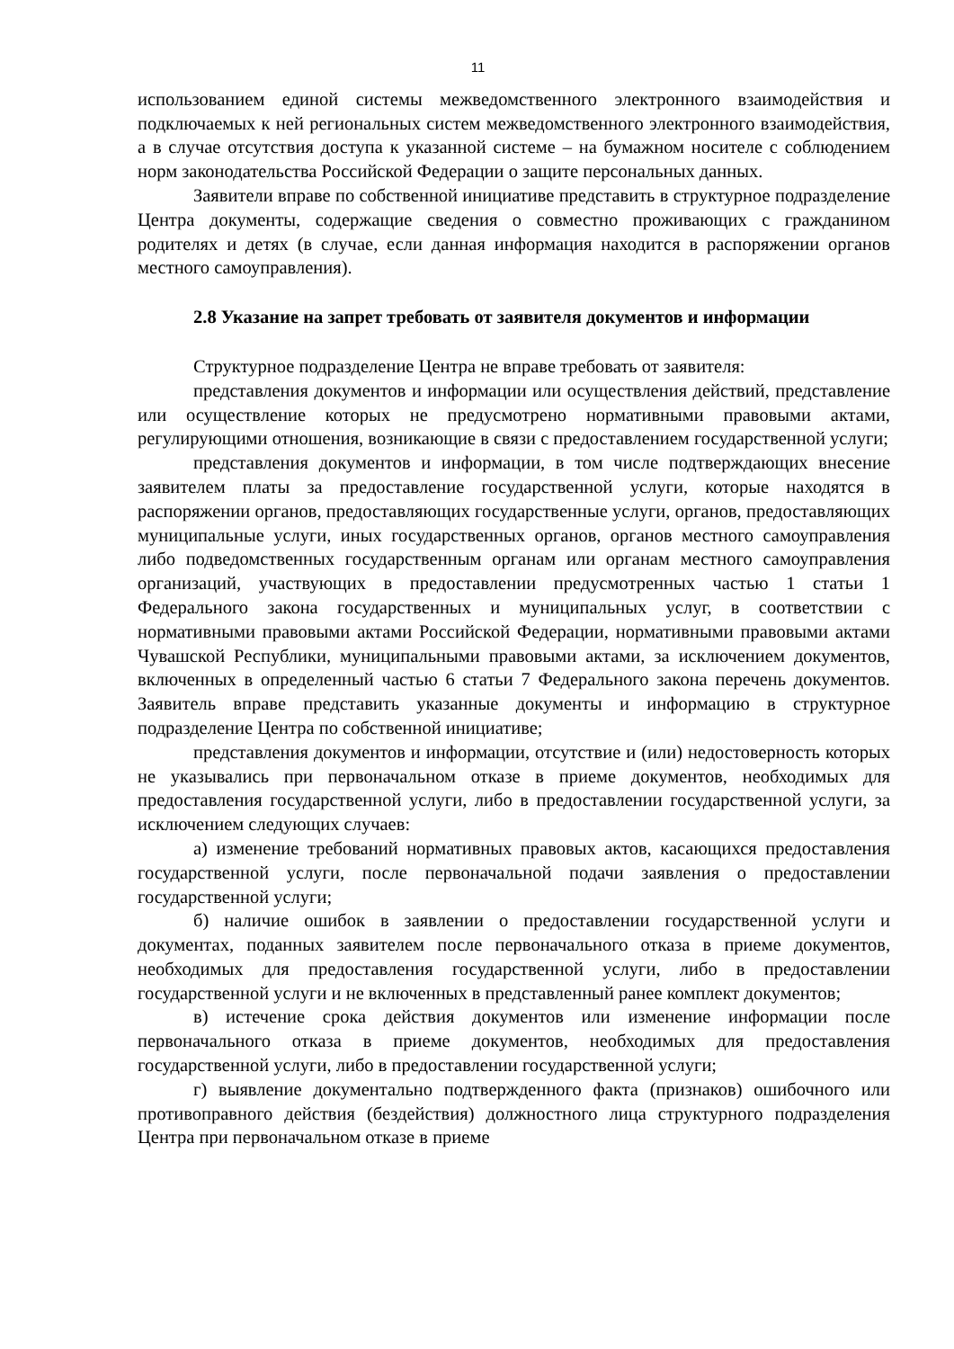11
использованием единой системы межведомственного электронного взаимодействия и подключаемых к ней региональных систем межведомственного электронного взаимодействия, а в случае отсутствия доступа к указанной системе – на бумажном носителе с соблюдением норм законодательства Российской Федерации о защите персональных данных.
Заявители вправе по собственной инициативе представить в структурное подразделение Центра документы, содержащие сведения о совместно проживающих с гражданином родителях и детях (в случае, если данная информация находится в распоряжении органов местного самоуправления).
2.8 Указание на запрет требовать от заявителя документов и информации
Структурное подразделение Центра не вправе требовать от заявителя:
представления документов и информации или осуществления действий, представление или осуществление которых не предусмотрено нормативными правовыми актами, регулирующими отношения, возникающие в связи с предоставлением государственной услуги;
представления документов и информации, в том числе подтверждающих внесение заявителем платы за предоставление государственной услуги, которые находятся в распоряжении органов, предоставляющих государственные услуги, органов, предоставляющих муниципальные услуги, иных государственных органов, органов местного самоуправления либо подведомственных государственным органам или органам местного самоуправления организаций, участвующих в предоставлении предусмотренных частью 1 статьи 1 Федерального закона государственных и муниципальных услуг, в соответствии с нормативными правовыми актами Российской Федерации, нормативными правовыми актами Чувашской Республики, муниципальными правовыми актами, за исключением документов, включенных в определенный частью 6 статьи 7 Федерального закона перечень документов. Заявитель вправе представить указанные документы и информацию в структурное подразделение Центра по собственной инициативе;
представления документов и информации, отсутствие и (или) недостоверность которых не указывались при первоначальном отказе в приеме документов, необходимых для предоставления государственной услуги, либо в предоставлении государственной услуги, за исключением следующих случаев:
а) изменение требований нормативных правовых актов, касающихся предоставления государственной услуги, после первоначальной подачи заявления о предоставлении государственной услуги;
б) наличие ошибок в заявлении о предоставлении государственной услуги и документах, поданных заявителем после первоначального отказа в приеме документов, необходимых для предоставления государственной услуги, либо в предоставлении государственной услуги и не включенных в представленный ранее комплект документов;
в) истечение срока действия документов или изменение информации после первоначального отказа в приеме документов, необходимых для предоставления государственной услуги, либо в предоставлении государственной услуги;
г) выявление документально подтвержденного факта (признаков) ошибочного или противоправного действия (бездействия) должностного лица структурного подразделения Центра при первоначальном отказе в приеме